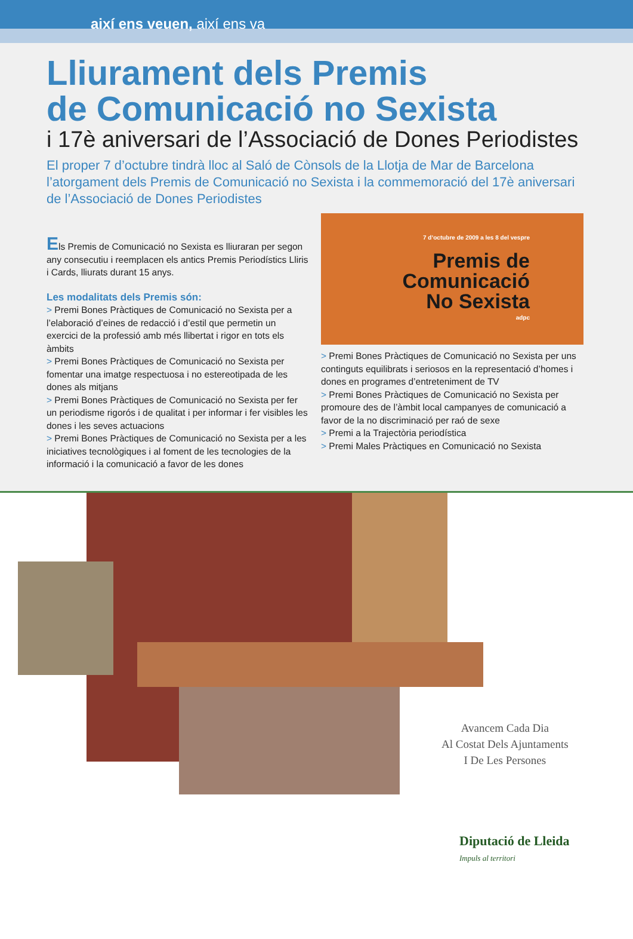així ens veuen, així ens va
Lliurament dels Premis
de Comunicació no Sexista
i 17è aniversari de l’Associació de Dones Periodistes
El proper 7 d’octubre tindrà lloc al Saló de Cònsols de la Llotja de Mar de Barcelona l’atorgament dels Premis de Comunicació no Sexista i la commemoració del 17è aniversari de l’Associació de Dones Periodistes
Els Premis de Comunicació no Sexista es lliuraran per segon any consecutiu i reemplacen els antics Premis Periodístics Lliris i Cards, lliurats durant 15 anys.
Les modalitats dels Premis són:
> Premi Bones Pràctiques de Comunicació no Sexista per a l’elaboració d’eines de redacció i d’estil que permetin un exercici de la professió amb més llibertat i rigor en tots els àmbits
> Premi Bones Pràctiques de Comunicació no Sexista per fomentar una imatge respectuosa i no estereotipada de les dones als mitjans
> Premi Bones Pràctiques de Comunicació no Sexista per fer un periodisme rigorós i de qualitat i per informar i fer visibles les dones i les seves actuacions
> Premi Bones Pràctiques de Comunicació no Sexista per a les iniciatives tecnològiques i al foment de les tecnologies de la informació i la comunicació a favor de les dones
7 d’octubre de 2009 a les 8 del vespre
Premis de
Comunicació
No Sexista
adpc
> Premi Bones Pràctiques de Comunicació no Sexista per uns continguts equilibrats i seriosos en la representació d’homes i dones en programes d’entreteniment de TV
> Premi Bones Pràctiques de Comunicació no Sexista per promoure des de l’àmbit local campanyes de comunicació a favor de la no discriminació per raó de sexe
> Premi a la Trajectòria periodística
> Premi Males Pràctiques en Comunicació no Sexista
Avancem Cada Dia
Al Costat Dels Ajuntaments
I De Les Persones
Diputació de Lleida
Impuls al territori